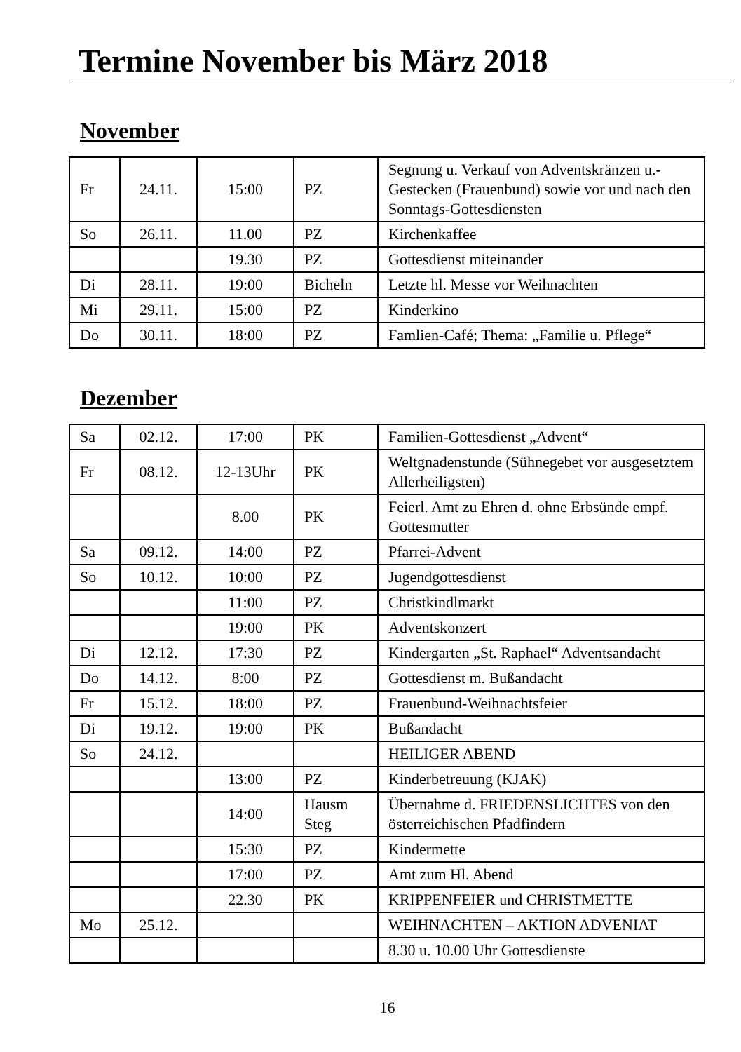Termine November bis März 2018
November
| Fr | 24.11. | 15:00 | PZ | Segnung u. Verkauf von Adventskränzen u.-Gestecken (Frauenbund) sowie vor und nach den Sonntags-Gottesdiensten |
| So | 26.11. | 11.00 | PZ | Kirchenkaffee |
| | | 19.30 | PZ | Gottesdienst miteinander |
| Di | 28.11. | 19:00 | Bicheln | Letzte hl. Messe vor Weihnachten |
| Mi | 29.11. | 15:00 | PZ | Kinderkino |
| Do | 30.11. | 18:00 | PZ | Famlien-Café; Thema: „Familie u. Pflege“ |
Dezember
| Sa | 02.12. | 17:00 | PK | Familien-Gottesdienst „Advent“ |
| Fr | 08.12. | 12-13Uhr | PK | Weltgnadenstunde (Sühnegebet vor ausgesetztem Allerheiligsten) |
| | | 8.00 | PK | Feierl. Amt zu Ehren d. ohne Erbsünde empf. Gottesmutter |
| Sa | 09.12. | 14:00 | PZ | Pfarrei-Advent |
| So | 10.12. | 10:00 | PZ | Jugendgottesdienst |
| | | 11:00 | PZ | Christkindlmarkt |
| | | 19:00 | PK | Adventskonzert |
| Di | 12.12. | 17:30 | PZ | Kindergarten „St. Raphael“ Adventsandacht |
| Do | 14.12. | 8:00 | PZ | Gottesdienst m. Bußandacht |
| Fr | 15.12. | 18:00 | PZ | Frauenbund-Weihnachtsfeier |
| Di | 19.12. | 19:00 | PK | Bußandacht |
| So | 24.12. | | | HEILIGER ABEND |
| | | 13:00 | PZ | Kinderbetreuung (KJAK) |
| | | 14:00 | Hausm Steg | Übernahme d. FRIEDENSLICHTES von den österreichischen Pfadfindern |
| | | 15:30 | PZ | Kindermette |
| | | 17:00 | PZ | Amt zum Hl. Abend |
| | | 22.30 | PK | KRIPPENFEIER und CHRISTMETTE |
| Mo | 25.12. | | | WEIHNACHTEN – AKTION ADVENIAT |
| | | | | 8.30 u. 10.00 Uhr Gottesdienste |
16